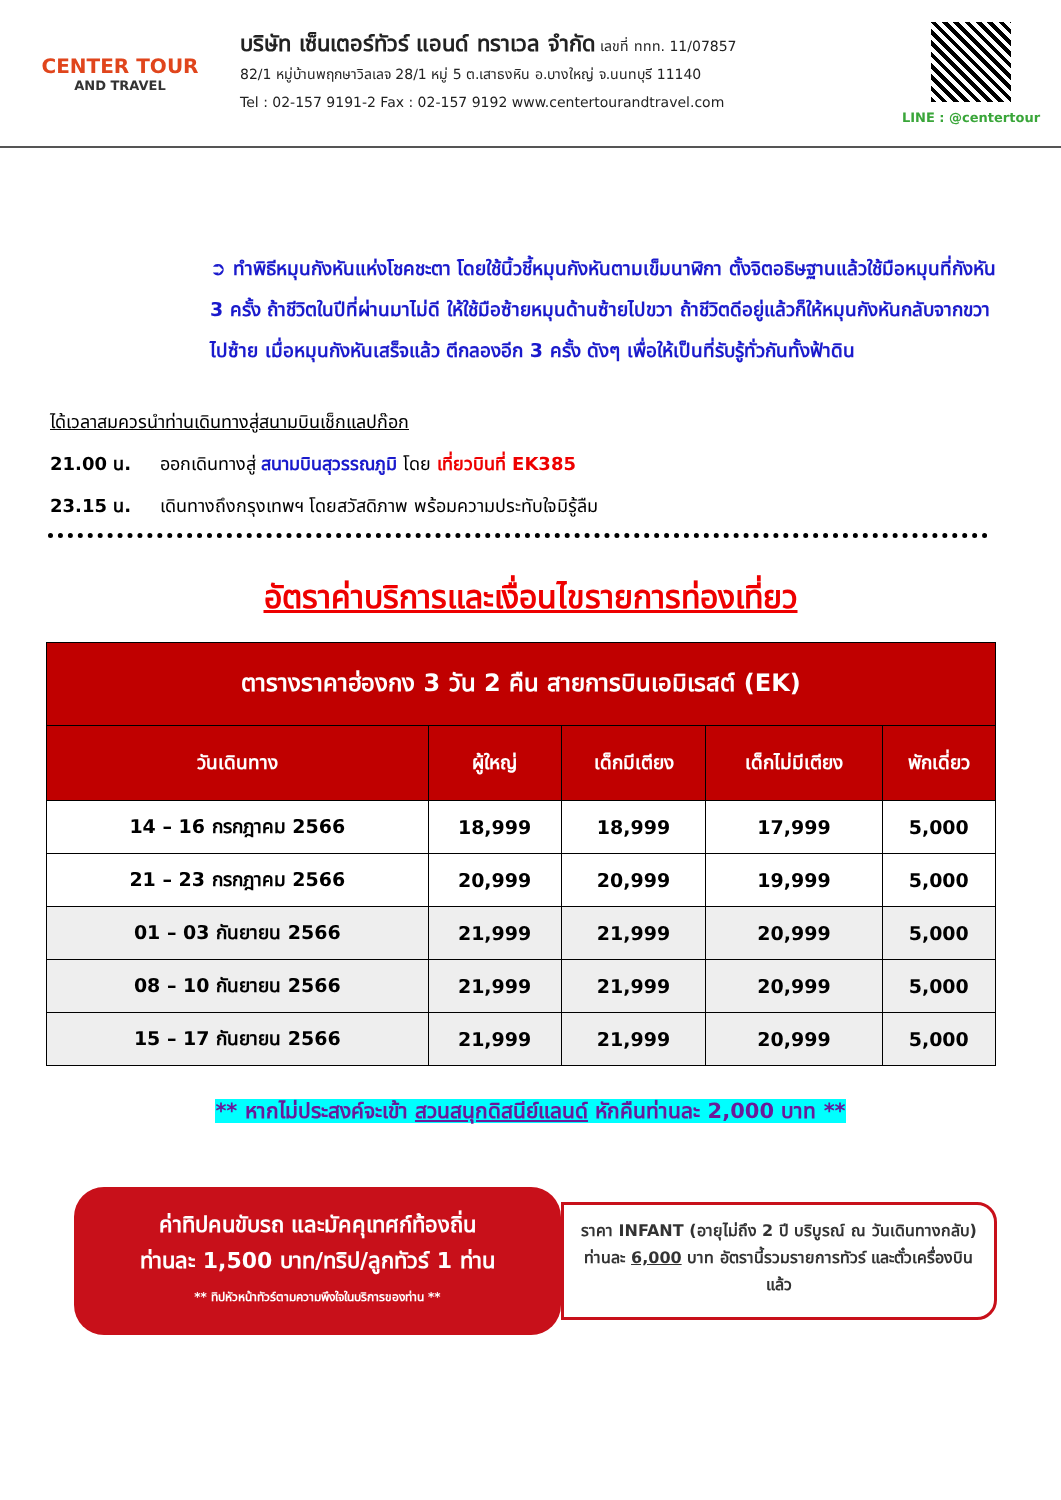CENTER TOUR
AND TRAVEL
บริษัท เซ็นเตอร์ทัวร์ แอนด์ ทราเวล จำกัด เลขที่ ททท. 11/07857
82/1 หมู่บ้านพฤกษาวิลเลจ 28/1 หมู่ 5 ต.เสาธงหิน อ.บางใหญ่ จ.นนทบุรี 11140
Tel : 02-157 9191-2 Fax : 02-157 9192 www.centertourandtravel.com
LINE : @centertour
➲ ทำพิธีหมุนกังหันแห่งโชคชะตา โดยใช้นิ้วชี้หมุนกังหันตามเข็มนาฬิกา ตั้งจิตอธิษฐานแล้วใช้มือหมุนที่กังหัน 3 ครั้ง ถ้าชีวิตในปีที่ผ่านมาไม่ดี ให้ใช้มือซ้ายหมุนด้านซ้ายไปขวา ถ้าชีวิตดีอยู่แล้วก็ให้หมุนกังหันกลับจากขวาไปซ้าย เมื่อหมุนกังหันเสร็จแล้ว ตีกลองอีก 3 ครั้ง ดังๆ เพื่อให้เป็นที่รับรู้ทั่วกันทั้งฟ้าดิน
ได้เวลาสมควรนำท่านเดินทางสู่สนามบินเช็กแลปก๊อก
21.00 น. ออกเดินทางสู่ สนามบินสุวรรณภูมิ โดย เที่ยวบินที่ EK385
23.15 น. เดินทางถึงกรุงเทพฯ โดยสวัสดิภาพ พร้อมความประทับใจมิรู้ลืม
อัตราค่าบริการและเงื่อนไขรายการท่องเที่ยว
| ตารางราคาฮ่องกง 3 วัน 2 คืน สายการบินเอมิเรสต์ (EK) | | | | |
| --- | --- | --- | --- | --- |
| วันเดินทาง | ผู้ใหญ่ | เด็กมีเตียง | เด็กไม่มีเตียง | พักเดี่ยว |
| 14 – 16 กรกฎาคม 2566 | 18,999 | 18,999 | 17,999 | 5,000 |
| 21 – 23 กรกฎาคม 2566 | 20,999 | 20,999 | 19,999 | 5,000 |
| 01 – 03 กันยายน 2566 | 21,999 | 21,999 | 20,999 | 5,000 |
| 08 – 10 กันยายน 2566 | 21,999 | 21,999 | 20,999 | 5,000 |
| 15 – 17 กันยายน 2566 | 21,999 | 21,999 | 20,999 | 5,000 |
** หากไม่ประสงค์จะเข้า สวนสนุกดิสนีย์แลนด์ หักคืนท่านละ 2,000 บาท **
ค่าทิปคนขับรถ และมัคคุเทศก์ท้องถิ่น
ท่านละ 1,500 บาท/ทริป/ลูกทัวร์ 1 ท่าน
** ทิปหัวหน้าทัวร์ตามความพึงใจในบริการของท่าน **
ราคา INFANT (อายุไม่ถึง 2 ปี บริบูรณ์ ณ วันเดินทางกลับ) ท่านละ 6,000 บาท อัตรานี้รวมรายการทัวร์ และตั๋วเครื่องบินแล้ว